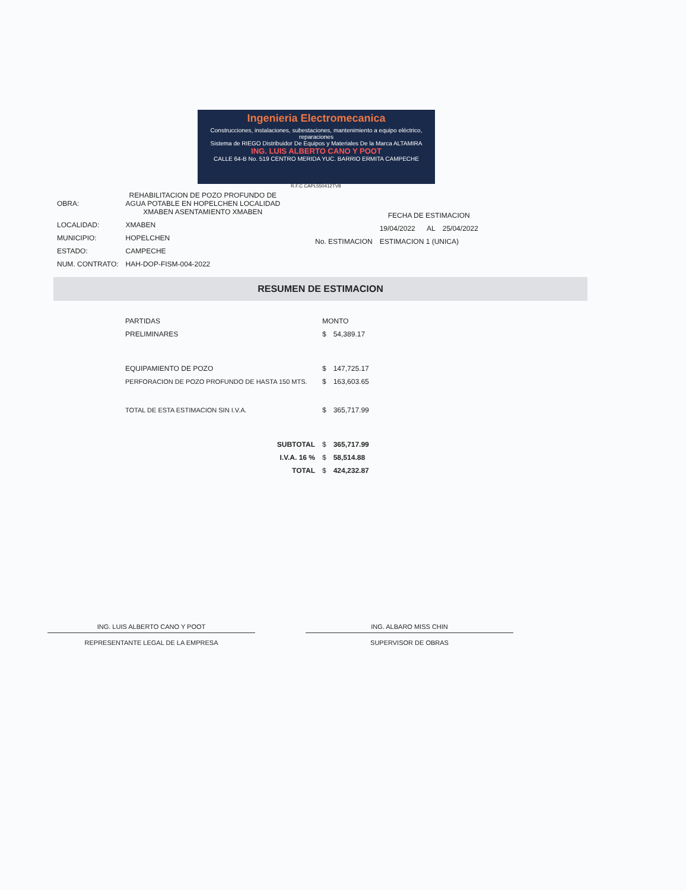Ingenieria Electromecanica
Construcciones, instalaciones, subestaciones, mantenimiento a equipo eléctrico, reparaciones
Sistema de RIEGO Distribuidor De Equipos y Materiales De la Marca ALTAMIRA
ING. LUIS ALBERTO CANO Y POOT
CALLE 64-B No. 519 CENTRO MERIDA YUC. BARRIO ERMITA CAMPECHE
R.F.C CAPL550412TV8
| OBRA: | REHABILITACION DE POZO PROFUNDO DE AGUA POTABLE EN HOPELCHEN LOCALIDAD XMABEN ASENTAMIENTO XMABEN |
| LOCALIDAD: | XMABEN |
| MUNICIPIO: | HOPELCHEN |
| ESTADO: | CAMPECHE |
| NUM. CONTRATO: | HAH-DOP-FISM-004-2022 |
| | FECHA DE ESTIMACION | |
| | 19/04/2022 AL | 25/04/2022 |
| No. ESTIMACION | ESTIMACION 1 (UNICA) | |
RESUMEN DE ESTIMACION
| PARTIDAS | MONTO | |
| PRELIMINARES | $ | 54,389.17 |
| EQUIPAMIENTO DE POZO | $ | 147,725.17 |
| PERFORACION DE POZO PROFUNDO DE HASTA 150 MTS. | $ | 163,603.65 |
| TOTAL DE ESTA ESTIMACION SIN I.V.A. | $ | 365,717.99 |
| SUBTOTAL | $ | 365,717.99 |
| I.V.A. 16 % | $ | 58,514.88 |
| TOTAL | $ | 424,232.87 |
ING. LUIS ALBERTO CANO Y POOT
REPRESENTANTE LEGAL DE LA EMPRESA
ING. ALBARO MISS CHIN
SUPERVISOR DE OBRAS